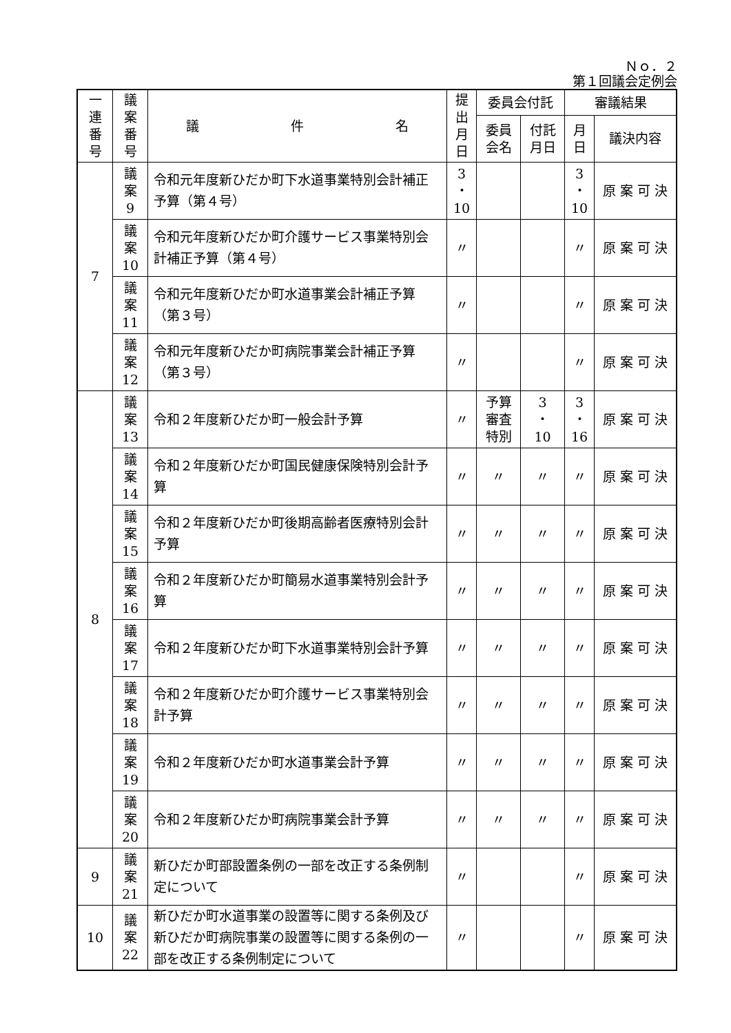Ｎｏ．２
第１回議会定例会
| 一 連 番 号 | 議 案 番 号 | 議 件 名 | 提 出 月 日 | 委員会付託 | | 審議結果 | |
| --- | --- | --- | --- | --- | --- | --- | --- |
| | | | | 委員 会名 | 付託 月日 | 月 日 | 議決内容 |
| 7 | 議 案 9 | 令和元年度新ひだか町下水道事業特別会計補正予算（第４号） | 3 ・ 10 | | | 3 ・ 10 | 原 案 可 決 |
| | 議 案 10 | 令和元年度新ひだか町介護サービス事業特別会計補正予算（第４号） | 〃 | | | 〃 | 原 案 可 決 |
| | 議 案 11 | 令和元年度新ひだか町水道事業会計補正予算（第３号） | 〃 | | | 〃 | 原 案 可 決 |
| | 議 案 12 | 令和元年度新ひだか町病院事業会計補正予算（第３号） | 〃 | | | 〃 | 原 案 可 決 |
| 8 | 議 案 13 | 令和２年度新ひだか町一般会計予算 | 〃 | 予算 審査 特別 | 3 ・ 10 | 3 ・ 16 | 原 案 可 決 |
| | 議 案 14 | 令和２年度新ひだか町国民健康保険特別会計予算 | 〃 | 〃 | 〃 | 〃 | 原 案 可 決 |
| | 議 案 15 | 令和２年度新ひだか町後期高齢者医療特別会計予算 | 〃 | 〃 | 〃 | 〃 | 原 案 可 決 |
| | 議 案 16 | 令和２年度新ひだか町簡易水道事業特別会計予算 | 〃 | 〃 | 〃 | 〃 | 原 案 可 決 |
| | 議 案 17 | 令和２年度新ひだか町下水道事業特別会計予算 | 〃 | 〃 | 〃 | 〃 | 原 案 可 決 |
| | 議 案 18 | 令和２年度新ひだか町介護サービス事業特別会計予算 | 〃 | 〃 | 〃 | 〃 | 原 案 可 決 |
| | 議 案 19 | 令和２年度新ひだか町水道事業会計予算 | 〃 | 〃 | 〃 | 〃 | 原 案 可 決 |
| | 議 案 20 | 令和２年度新ひだか町病院事業会計予算 | 〃 | 〃 | 〃 | 〃 | 原 案 可 決 |
| 9 | 議 案 21 | 新ひだか町部設置条例の一部を改正する条例制定について | 〃 | | | 〃 | 原 案 可 決 |
| 10 | 議 案 22 | 新ひだか町水道事業の設置等に関する条例及び新ひだか町病院事業の設置等に関する条例の一部を改正する条例制定について | 〃 | | | 〃 | 原 案 可 決 |